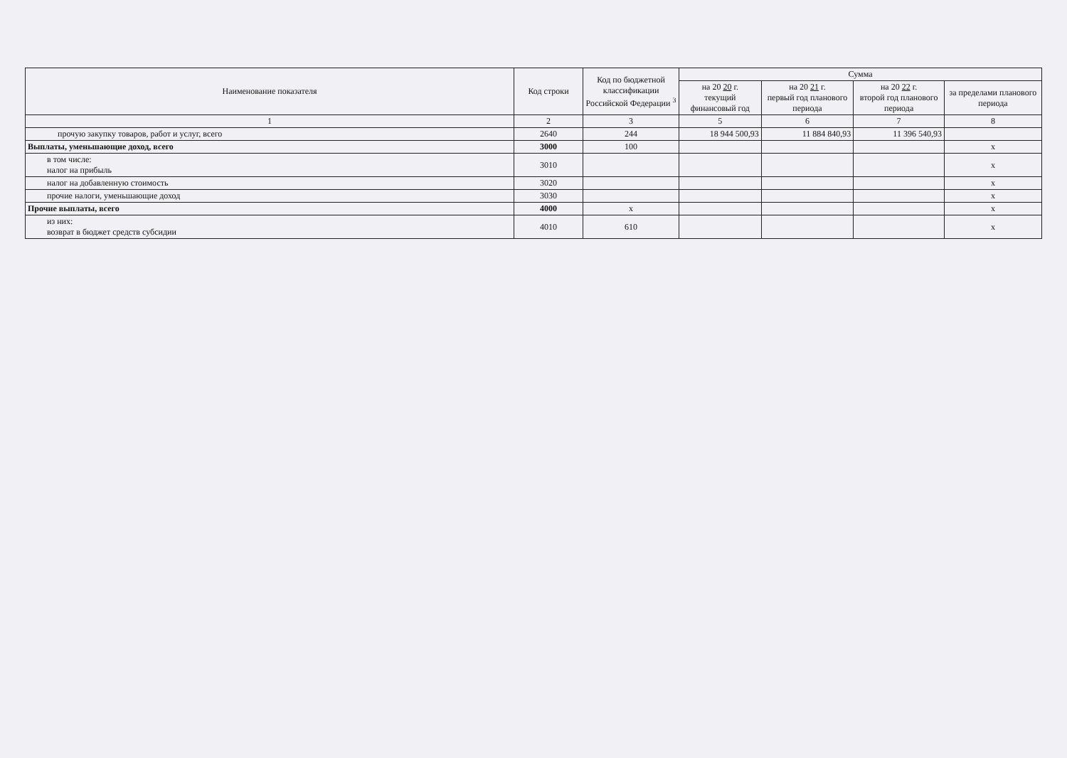| Наименование показателя | Код строки | Код по бюджетной классификации Российской Федерации <sup>3</sup> | Сумма | | | |
| --- | --- | --- | --- | --- | --- | --- |
| | | | на 20 20 г. текущий финансовый год | на 20 21 г. первый год планового периода | на 20 22 г. второй год планового периода | за пределами планового периода |
| 1 | 2 | 3 | 5 | 6 | 7 | 8 |
| прочую закупку товаров, работ и услуг, всего | 2640 | 244 | 18 944 500,93 | 11 884 840,93 | 11 396 540,93 | |
| Выплаты, уменьшающие доход, всего | 3000 | 100 | | | | x |
| в том числе: налог на прибыль | 3010 | | | | | x |
| налог на добавленную стоимость | 3020 | | | | | x |
| прочие налоги, уменьшающие доход | 3030 | | | | | x |
| Прочие выплаты, всего | 4000 | x | | | | x |
| из них: возврат в бюджет средств субсидии | 4010 | 610 | | | | x |